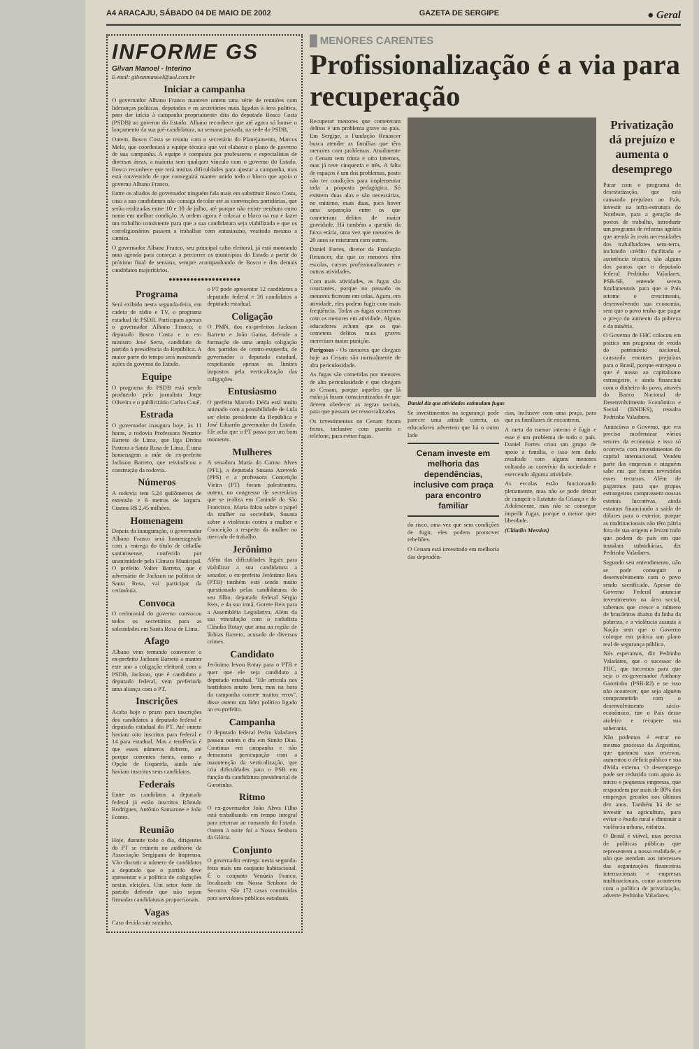A4 ARACAJU, SÁBADO 04 DE MAIO DE 2002 GAZETA DE SERGIPE ● Geral
INFORME GS
Gilvan Manoel - Interino
E-mail: gilvanmanoel@uol.com.br
Iniciar a campanha
O governador Albano Franco manteve ontem uma série de reuniões com lideranças políticas, deputados e os secretários mais ligados à área política, para dar início à campanha propriamente dita do deputado Bosco Costa (PSDB) ao governo do Estado. Albano reconhece que até agora só houve o lançamento da sua pré-candidatura, na semana passada, na sede do PSDB.
Ontem, Bosco Costa se reuniu com o secretário do Planejamento, Marcos Melo, que coordenará a equipe técnica que vai elaborar o plano de governo de sua campanha. A equipe é composta por professores e especialistas de diversas áreas, a maioria sem qualquer vínculo com o governo do Estado. Bosco reconhece que terá muitas dificuldades para ajustar a campanha, mas está convencido de que conseguirá manter unido todo o bloco que apoia o governo Albano Franco.
Entre os aliados do governador ninguém fala mais em substituir Bosco Costa, caso a sua candidatura não consiga decolar até as convenções partidárias, que serão realizadas entre 10 e 30 de julho, até porque não existe nenhum outro nome em melhor condição. A ordem agora é colocar o bloco na rua e fazer um trabalho consistente para que a sua candidatura seja viabilizada e que os correligionários passem a trabalhar com entusiasmo, vestindo mesmo a camisa.
O governador Albano Franco, seu principal cabo eleitoral, já está montando uma agenda para começar a percorrer os municípios do Estado a partir do próximo final de semana, sempre acompanhando de Bosco e dos demais candidatos majoritários.
●●●●●●●●●●●●●●●●●●●●
Programa
Será exibido nesta segunda-feira, em cadeia de rádio e TV, o programa estadual do PSDB. Participam apenas o governador Albano Franco, o deputado Bosco Costa e o ex-ministro José Serra, candidato do partido à presidência da República. A maior parte do tempo será mostrando ações do governo do Estado.
Equipe
O programa do PSDB está sendo produzido pelo jornalista Jorge Oliveira e o publicitário Carlos Cauê.
Estrada
O governador inaugura hoje, às 11 horas, a rodovia Professora Neuzice Barreto de Lima, que liga Divina Pastora a Santa Rosa de Lima. É uma homenagem a mãe do ex-prefeito Jackson Barreto, que reivindicou a construção da rodovia.
Números
A rodovia tem 5,24 quilômetros de extensão e 8 metros de largura. Custou R$ 2,45 milhões.
Homenagem
Depois da inauguração, o governador Albano Franco será homenageado com a entrega do título de cidadão santarosense, conferido por unanimidade pela Câmara Municipal. O prefeito Valter Barreto, que é adversário de Jackson na política de Santa Rosa, vai participar da cerimônia.
Convoca
O cerimonial do governo convocou todos os secretários para as solenidades em Santa Rosa de Lima.
Afago
Albano vem tentando convencer o ex-prefeito Jackson Barreto a manter este ano a coligação eleitoral com o PSDB. Jackson, que é candidato a deputado federal, vem preferindo uma aliança com o PT.
Inscrições
Acaba hoje o prazo para inscrições dos candidatos a deputado federal e deputado estadual do PT. Até ontem haviam oito inscritos para federal e 14 para estadual. Mas a tendência é que esses números dobrem, até porque correntes fortes, como a Opção de Esquerda, ainda não haviam inscritos seus candidatos.
Federais
Entre os candidatos a deputado federal já estão inscritos Rômulo Rodrigues, Antônio Samarone e João Fontes.
Reunião
Hoje, durante todo o dia, dirigentes do PT se reúnem no auditório da Associação Sergipana de Imprensa. Vão discutir o número de candidatos a deputado que o partido deve apresentar e a política de coligações nestas eleições. Um setor forte do partido defende que não sejam firmadas candidaturas proporcionais.
Vagas
Caso decida sair sozinho,
o PT pode apresentar 12 candidatos a deputado federal e 36 candidatos a deputado estadual.
Coligação
O PMN, dos ex-prefeitos Jackson Barreto e João Gama, defende a formação de uma ampla coligação dos partidos de centro-esquerda, de governador a deputado estadual, respeitando apenas os limites impostos pela verticalização das coligações.
Entusiasmo
O prefeito Marcelo Déda está muito animado com a possibilidade de Lula ser eleito presidente da República e José Eduardo governador do Estado. Ele acha que o PT passa por um bom momento.
Mulheres
A senadora Maria do Carmo Alves (PFL), a deputada Susana Azevedo (PPS) e a professora Conceição Vieira (PT) foram palestrantes, ontem, no congresso de secretárias que se realiza em Canindé do São Francisco. Maria falou sobre o papel da mulher na sociedade, Susana sobre a violência contra a mulher e Conceição a respeito da mulher no mercado de trabalho.
Jerônimo
Além das dificuldades legais para viabilizar a sua candidatura a senador, o ex-prefeito Jerônimo Reis (PTB) também está sendo muito questionado pelas candidaturas do seu filho, deputado federal Sérgio Reis, e da sua irmã, Gorete Reis para a Assembléia Legislativa. Além da sua vinculação com o radialista Cláudio Rotay, que atua na região de Tobias Barreto, acusado de diversos crimes.
Candidato
Jerônimo levou Rotay para o PTB e quer que ele seja candidato a deputado estadual. "Ele articula nos bastidores muito bem, mas na hora da campanha comete muitos erros", disse ontem um líder político ligado ao ex-prefeito.
Campanha
O deputado federal Pedro Valadares passou ontem o dia em Simão Dias. Continua em campanha e não demonstra preocupação com a manutenção da verticalização, que cria dificuldades para o PSB em função da candidatura presidencial de Garotinho.
Ritmo
O ex-governador João Alves Filho está trabalhando em tempo integral para retornar ao comando do Estado. Ontem à noite foi a Nossa Senhora da Glória.
Conjunto
O governador entrega nesta segunda-feira mais um conjunto habitacional. É o conjunto Venúzia Franco, localizado em Nossa Senhora do Socorro. São 172 casas construídas para servidores públicos estaduais.
█ MENORES CARENTES
Profissionalização é a via para recuperação
Recuperar menores que cometeram delitos é um problema grave no país. Em Sergipe, a Fundação Renascer busca atender as famílias que têm menores com problemas. Atualmente o Cenam tem trinta e oito internos, mas já teve cinquenta e três. A falta de espaços é um dos problemas, posto não ter condições para implementar toda a proposta pedagógica. Só existem duas alas e são necessárias, no mínimo, mais duas, para haver uma separação entre os que cometeram delitos de maior gravidade. Há também a questão da faixa etária, uma vez que menores de 20 anos se misturam com outros.
Daniel Fortes, diretor da Fundação Renascer, diz que os menores têm escolas, cursos profissionalizantes e outras atividades.
Com mais atividades, as fugas são constantes, porque no passado os menores ficavam em celas. Agora, em atividade, eles podem fugir com mais freqüência. Todas as fugas ocorreram com os menores em atividade. Alguns educadores acham que os que cometem delitos mais graves mereciam maior punição.
Perigosos - Os menores que chegam hoje ao Cenam são normalmente de alta periculosidade.
As fugas são cometidas por menores de alta periculosidade e que chegam ao Cenam, porque aqueles que lá estão já foram conscientizados de que devem obedecer as regras sociais, para que possam ser ressocializados.
Os investimentos no Cenam foram feitos, inclusive com guarita e telefone, para evitar fugas.
Daniel diz que atividades estimulam fugas
Se investimentos na segurança pode parecer uma atitude correta, os educadores advertem que há o outro lado
Cenam investe em melhoria das dependências, inclusive com praça para encontro familiar
do risco, uma vez que sem condições de fugir, eles podem promover rebeliões.
O Cenam está investindo em melhoria das dependên-
cias, inclusive com uma praça, para que os familiares de encontrem.
A meta do menor interno é fugir e esse é um problema de todo o país. Daniel Fortes criou um grupo de apoio à família, e isso tem dado resultado com alguns menores voltando ao convívio da sociedade e exercendo alguma atividade.
As escolas estão funcionando plenamente, mas não se pode deixar de cumprir o Estatuto da Criança e do Adolescente, mas não se consegue impedir fugas, porque o menor quer liberdade.
(Cláudio Messias)
Privatização dá prejuízo e aumenta o desemprego
Parar com o programa de desestatização, que está causando prejuízos ao País, investir na infra-estrutura do Nordeste, para a geração de postos de trabalho, introduzir um programa de reforma agrária que atenda às reais necessidades dos trabalhadores sem-terra, incluindo crédito facilitado e assistência técnica, são alguns dos pontos que o deputado federal Pedrinho Valadares, PSB-SE, entende serem fundamentais para que o País retome o crescimento, desenvolvendo sua economia, sem que o povo tenha que pagar o preço do aumento da pobreza e da miséria.
O Governo de FHC colocou em prática um programa de venda do patrimônio nacional, causando enormes prejuízos para o Brasil, porque entregou o que é nosso ao capitalismo estrangeiro, e ainda financiou com o dinheiro do povo, através do Banco Nacional de Desenvolvimento Econômico e Social (BNDES), ressalta Pedrinho Valadares.
Anunciava o Governo, que era preciso modernizar vários setores da economia e isso só ocorreria com investimentos do capital internacional. Vendeu parte das empresas e ninguém sabe em que foram investidos esses recursos. Além de pagarmos para que grupos estrangeiros comprassem nossas estatais lucrativas, ainda estamos financiando a saída de dólares para o exterior, porque as multinacionais não têm pátria fora de sua origem e levam tudo que podem do país em que instalam subsidiárias, diz Pedrinho Valadares.
Segundo seu entendimento, não se pode conseguir o desenvolvimento com o povo sendo sacrificado. Apesar do Governo Federal anunciar investimentos na área social, sabemos que cresce o número de brasileiros abaixo da linha da pobreza, e a violência assusta a Nação sem que o Governo coloque em prática um plano real de segurança pública.
Nós esperamos, diz Pedrinho Valadares, que o sucessor de FHC, que torcemos para que seja o ex-governador Anthony Garotinho (PSB-RJ) e se isso não acontecer, que seja alguém comprometido com o desenvolvimento sócio-econômico, tire o País desse atoleiro e recupere sua soberania.
Não podemos é entrar no mesmo processo da Argentina, que queimou suas reservas, aumentou o déficit público e sua dívida externa. O desemprego pode ser reduzido com apoio às micro e pequenas empresas, que respondem por mais de 80% dos empregos gerados nos últimos dez anos. Também há de se investir na agricultura, para evitar o êxodo rural e diminuir a violência urbana, enfatiza.
O Brasil é viável, mas precisa de políticas públicas que representem a nossa realidade, e não que atendam aos interesses das organizações financeiras internacionais e empresas multinacionais, como aconteceu com a política de privatização, adverte Pedrinho Valadares.